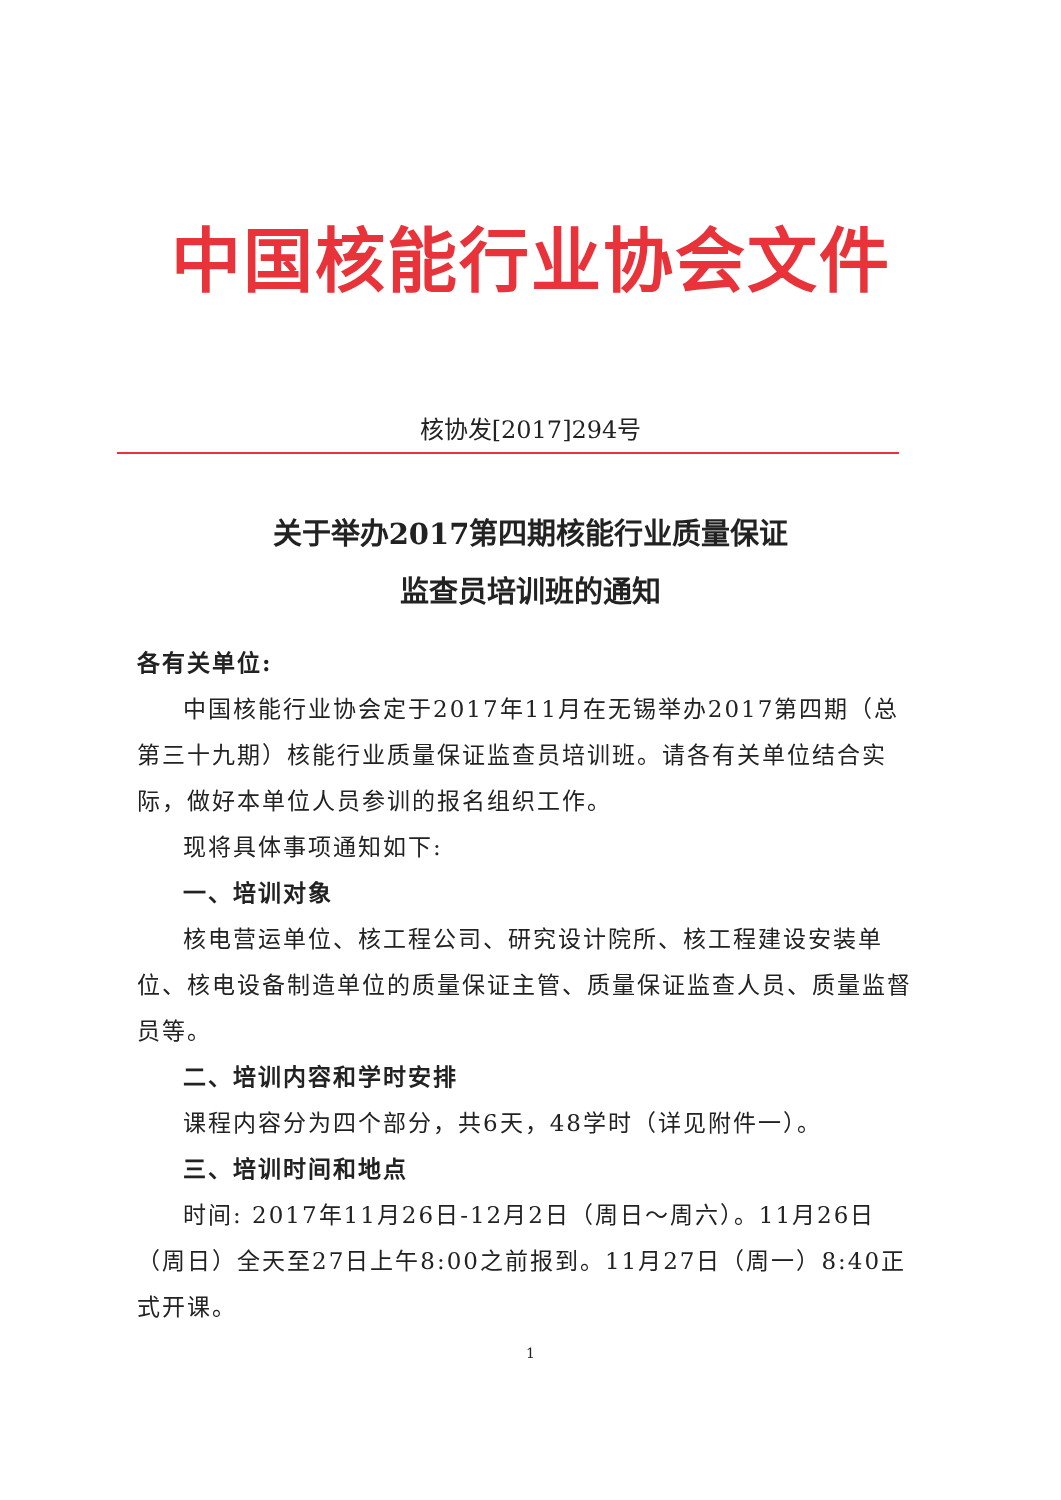中国核能行业协会文件
核协发[2017]294号
关于举办2017第四期核能行业质量保证
监查员培训班的通知
各有关单位:
中国核能行业协会定于2017年11月在无锡举办2017第四期（总第三十九期）核能行业质量保证监查员培训班。请各有关单位结合实际，做好本单位人员参训的报名组织工作。
现将具体事项通知如下:
一、培训对象
核电营运单位、核工程公司、研究设计院所、核工程建设安装单位、核电设备制造单位的质量保证主管、质量保证监查人员、质量监督员等。
二、培训内容和学时安排
课程内容分为四个部分，共6天，48学时（详见附件一）。
三、培训时间和地点
时间: 2017年11月26日-12月2日（周日～周六）。11月26日（周日）全天至27日上午8:00之前报到。11月27日（周一）8:40正式开课。
1